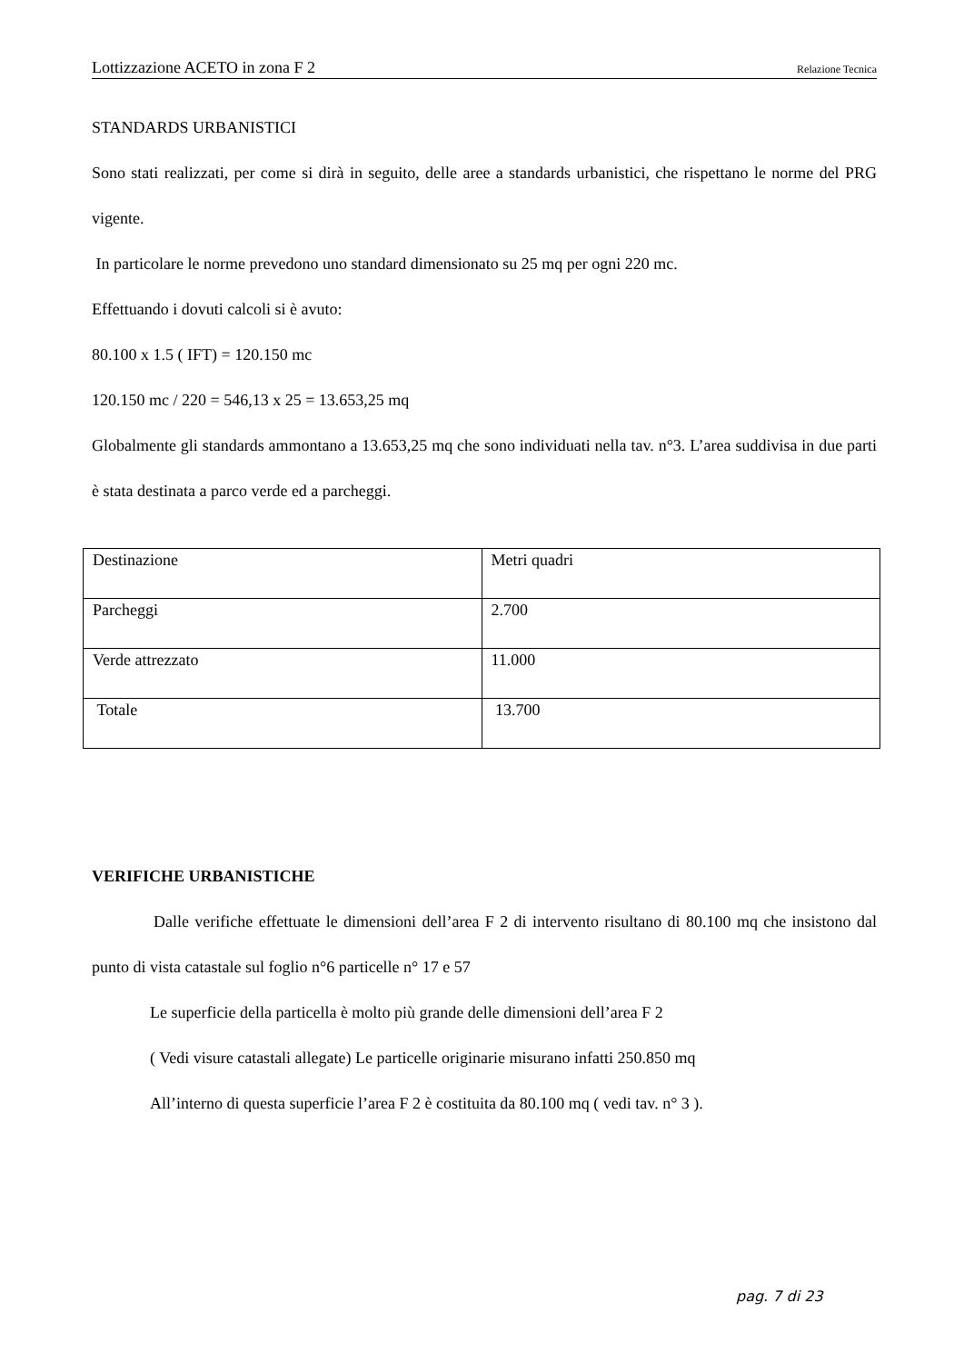Lottizzazione ACETO in zona F 2 Relazione Tecnica
STANDARDS URBANISTICI
Sono stati realizzati, per come si dirà in seguito, delle aree a standards urbanistici, che rispettano le norme del PRG vigente.
In particolare le norme prevedono uno standard dimensionato su 25 mq per ogni 220 mc.
Effettuando i dovuti calcoli si è avuto:
80.100 x 1.5 ( IFT) = 120.150 mc
120.150 mc / 220 = 546,13 x 25 = 13.653,25 mq
Globalmente gli standards ammontano a 13.653,25 mq che sono individuati nella tav. n°3. L’area suddivisa in due parti è stata destinata a parco verde ed a parcheggi.
| Destinazione | Metri quadri |
| Parcheggi | 2.700 |
| Verde attrezzato | 11.000 |
| Totale | 13.700 |
VERIFICHE URBANISTICHE
Dalle verifiche effettuate le dimensioni dell’area F 2 di intervento risultano di 80.100 mq che insistono dal punto di vista catastale sul foglio n°6 particelle n° 17 e 57
Le superficie della particella è molto più grande delle dimensioni dell’area F 2
( Vedi visure catastali allegate) Le particelle originarie misurano infatti 250.850 mq
All’interno di questa superficie l’area F 2 è costituita da 80.100 mq ( vedi tav. n° 3 ).
pag. 7 di 23